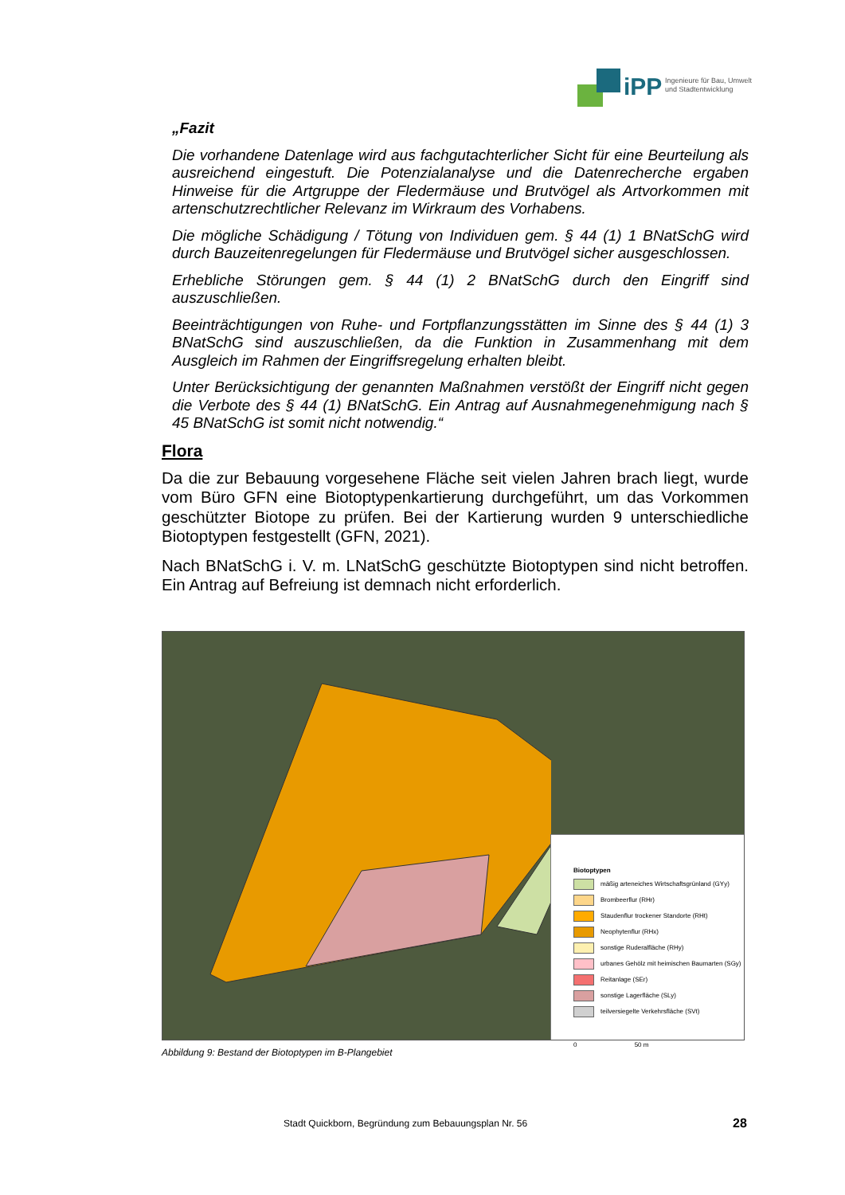iPP Ingenieure für Bau, Umwelt
und Stadtentwicklung
„Fazit
Die vorhandene Datenlage wird aus fachgutachterlicher Sicht für eine Beurteilung als ausreichend eingestuft. Die Potenzialanalyse und die Datenrecherche ergaben Hinweise für die Artgruppe der Fledermäuse und Brutvögel als Artvorkommen mit artenschutzrechtlicher Relevanz im Wirkraum des Vorhabens.
Die mögliche Schädigung / Tötung von Individuen gem. § 44 (1) 1 BNatSchG wird durch Bauzeitenregelungen für Fledermäuse und Brutvögel sicher ausgeschlossen.
Erhebliche Störungen gem. § 44 (1) 2 BNatSchG durch den Eingriff sind auszuschließen.
Beeinträchtigungen von Ruhe- und Fortpflanzungsstätten im Sinne des § 44 (1) 3 BNatSchG sind auszuschließen, da die Funktion in Zusammenhang mit dem Ausgleich im Rahmen der Eingriffsregelung erhalten bleibt.
Unter Berücksichtigung der genannten Maßnahmen verstößt der Eingriff nicht gegen die Verbote des § 44 (1) BNatSchG. Ein Antrag auf Ausnahmegenehmigung nach § 45 BNatSchG ist somit nicht notwendig.“
Flora
Da die zur Bebauung vorgesehene Fläche seit vielen Jahren brach liegt, wurde vom Büro GFN eine Biotoptypenkartierung durchgeführt, um das Vorkommen geschützter Biotope zu prüfen. Bei der Kartierung wurden 9 unterschiedliche Biotoptypen festgestellt (GFN, 2021).
Nach BNatSchG i. V. m. LNatSchG geschützte Biotoptypen sind nicht betroffen. Ein Antrag auf Befreiung ist demnach nicht erforderlich.
Biotoptypen
mäßig arteneiches Wirtschaftsgrünland (GYy)
Brombeerflur (RHr)
Staudenflur trockener Standorte (RHt)
Neophytenflur (RHx)
sonstige Ruderalfläche (RHy)
urbanes Gehölz mit heimischen Baumarten (SGy)
Reitanlage (SEr)
sonstige Lagerfläche (SLy)
teilversiegelte Verkehrsfläche (SVt)
0 50 m
Abbildung 9: Bestand der Biotoptypen im B-Plangebiet
Stadt Quickborn, Begründung zum Bebauungsplan Nr. 56
28